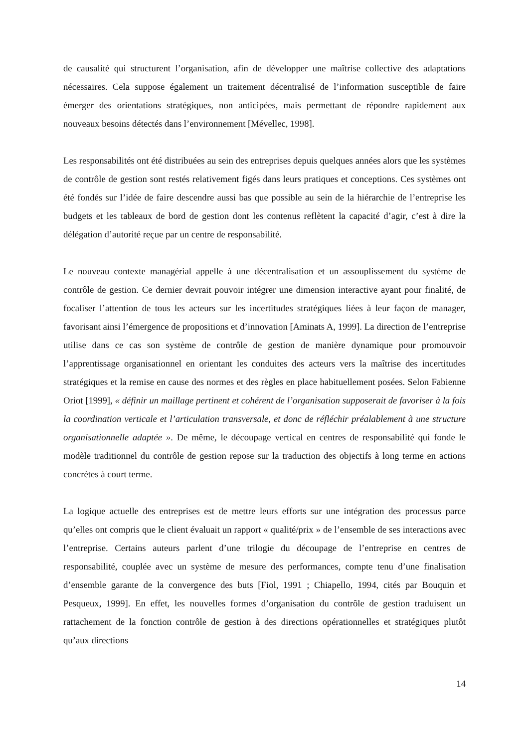de causalité qui structurent l’organisation, afin de développer une maîtrise collective des adaptations nécessaires. Cela suppose également un traitement décentralisé de l’information susceptible de faire émerger des orientations stratégiques, non anticipées, mais permettant de répondre rapidement aux nouveaux besoins détectés dans l’environnement [Mévellec, 1998].
Les responsabilités ont été distribuées au sein des entreprises depuis quelques années alors que les systèmes de contrôle de gestion sont restés relativement figés dans leurs pratiques et conceptions. Ces systèmes ont été fondés sur l’idée de faire descendre aussi bas que possible au sein de la hiérarchie de l’entreprise les budgets et les tableaux de bord de gestion dont les contenus reflètent la capacité d’agir, c’est à dire la délégation d’autorité reçue par un centre de responsabilité.
Le nouveau contexte managérial appelle à une décentralisation et un assouplissement du système de contrôle de gestion. Ce dernier devrait pouvoir intégrer une dimension interactive ayant pour finalité, de focaliser l’attention de tous les acteurs sur les incertitudes stratégiques liées à leur façon de manager, favorisant ainsi l’émergence de propositions et d’innovation [Aminats A, 1999]. La direction de l’entreprise utilise dans ce cas son système de contrôle de gestion de manière dynamique pour promouvoir l’apprentissage organisationnel en orientant les conduites des acteurs vers la maîtrise des incertitudes stratégiques et la remise en cause des normes et des règles en place habituellement posées. Selon Fabienne Oriot [1999], « définir un maillage pertinent et cohérent de l’organisation supposerait de favoriser à la fois la coordination verticale et l’articulation transversale, et donc de réfléchir préalablement à une structure organisationnelle adaptée ». De même, le découpage vertical en centres de responsabilité qui fonde le modèle traditionnel du contrôle de gestion repose sur la traduction des objectifs à long terme en actions concrètes à court terme.
La logique actuelle des entreprises est de mettre leurs efforts sur une intégration des processus parce qu’elles ont compris que le client évaluait un rapport « qualité/prix » de l’ensemble de ses interactions avec l’entreprise. Certains auteurs parlent d’une trilogie du découpage de l’entreprise en centres de responsabilité, couplée avec un système de mesure des performances, compte tenu d’une finalisation d’ensemble garante de la convergence des buts [Fiol, 1991 ; Chiapello, 1994, cités par Bouquin et Pesqueux, 1999]. En effet, les nouvelles formes d’organisation du contrôle de gestion traduisent un rattachement de la fonction contrôle de gestion à des directions opérationnelles et stratégiques plutôt qu’aux directions
14